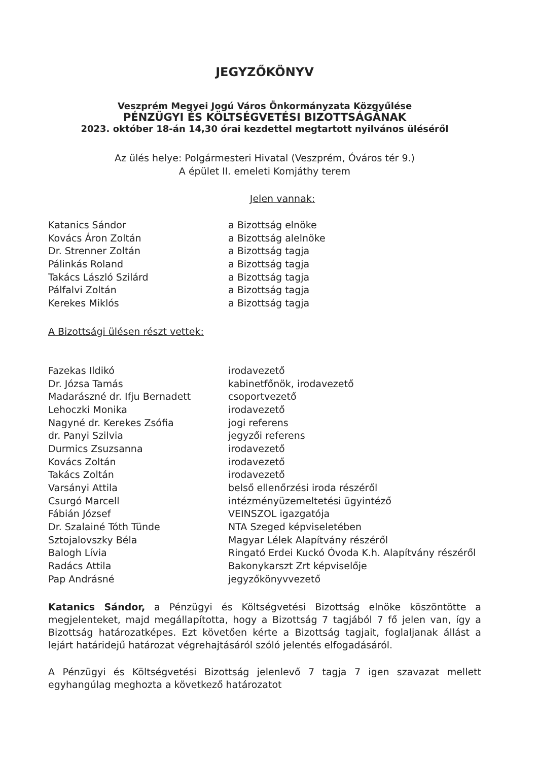JEGYZŐKÖNYV
Veszprém Megyei Jogú Város Önkormányzata Közgyűlése
PÉNZÜGYI ÉS KÖLTSÉGVETÉSI BIZOTTSÁGÁNAK
2023. október 18-án 14,30 órai kezdettel megtartott nyilvános üléséről
Az ülés helye: Polgármesteri Hivatal (Veszprém, Óváros tér 9.)
A épület II. emeleti Komjáthy terem
Jelen vannak:
| Katanics Sándor | a Bizottság elnöke |
| Kovács Áron Zoltán | a Bizottság alelnöke |
| Dr. Strenner Zoltán | a Bizottság tagja |
| Pálinkás Roland | a Bizottság tagja |
| Takács László Szilárd | a Bizottság tagja |
| Pálfalvi Zoltán | a Bizottság tagja |
| Kerekes Miklós | a Bizottság tagja |
A Bizottsági ülésen részt vettek:
| Fazekas Ildikó | irodavezető |
| Dr. Józsa Tamás | kabinetfőnök, irodavezető |
| Madarászné dr. Ifju Bernadett | csoportvezető |
| Lehoczki Monika | irodavezető |
| Nagyné dr. Kerekes Zsófia | jogi referens |
| dr. Panyi Szilvia | jegyzői referens |
| Durmics Zsuzsanna | irodavezető |
| Kovács Zoltán | irodavezető |
| Takács Zoltán | irodavezető |
| Varsányi Attila | belső ellenőrzési iroda részéről |
| Csurgó Marcell | intézményüzemeltetési ügyintéző |
| Fábián József | VEINSZOL igazgatója |
| Dr. Szalainé Tóth Tünde | NTA Szeged képviseletében |
| Sztojalovszky Béla | Magyar Lélek Alapítvány részéről |
| Balogh Lívia | Ringató Erdei Kuckó Óvoda K.h. Alapítvány részéről |
| Radács Attila | Bakonykarszt Zrt képviselője |
| Pap Andrásné | jegyzőkönyvvezető |
Katanics Sándor, a Pénzügyi és Költségvetési Bizottság elnöke köszöntötte a megjelenteket, majd megállapította, hogy a Bizottság 7 tagjából 7 fő jelen van, így a Bizottság határozatképes. Ezt követően kérte a Bizottság tagjait, foglaljanak állást a lejárt határidejű határozat végrehajtásáról szóló jelentés elfogadásáról.
A Pénzügyi és Költségvetési Bizottság jelenlevő 7 tagja 7 igen szavazat mellett egyhangúlag meghozta a következő határozatot